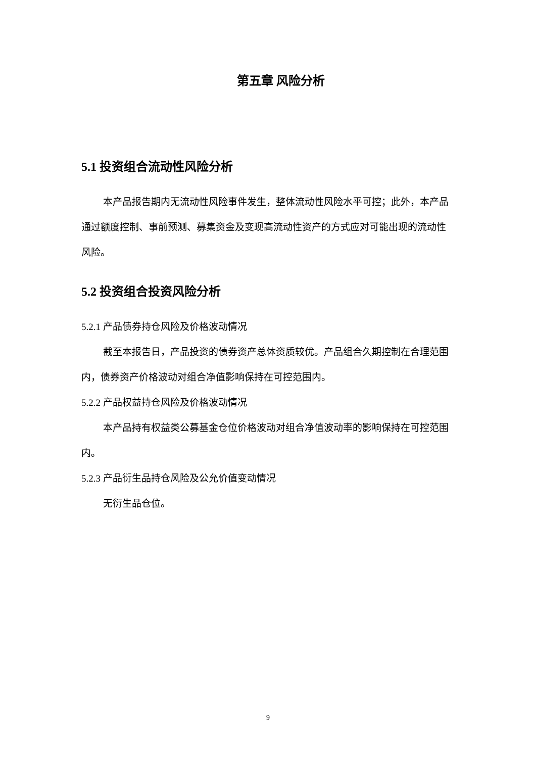第五章 风险分析
5.1 投资组合流动性风险分析
本产品报告期内无流动性风险事件发生，整体流动性风险水平可控；此外，本产品通过额度控制、事前预测、募集资金及变现高流动性资产的方式应对可能出现的流动性风险。
5.2 投资组合投资风险分析
5.2.1 产品债券持仓风险及价格波动情况
截至本报告日，产品投资的债券资产总体资质较优。产品组合久期控制在合理范围内，债券资产价格波动对组合净值影响保持在可控范围内。
5.2.2 产品权益持仓风险及价格波动情况
本产品持有权益类公募基金仓位价格波动对组合净值波动率的影响保持在可控范围内。
5.2.3 产品衍生品持仓风险及公允价值变动情况
无衍生品仓位。
9